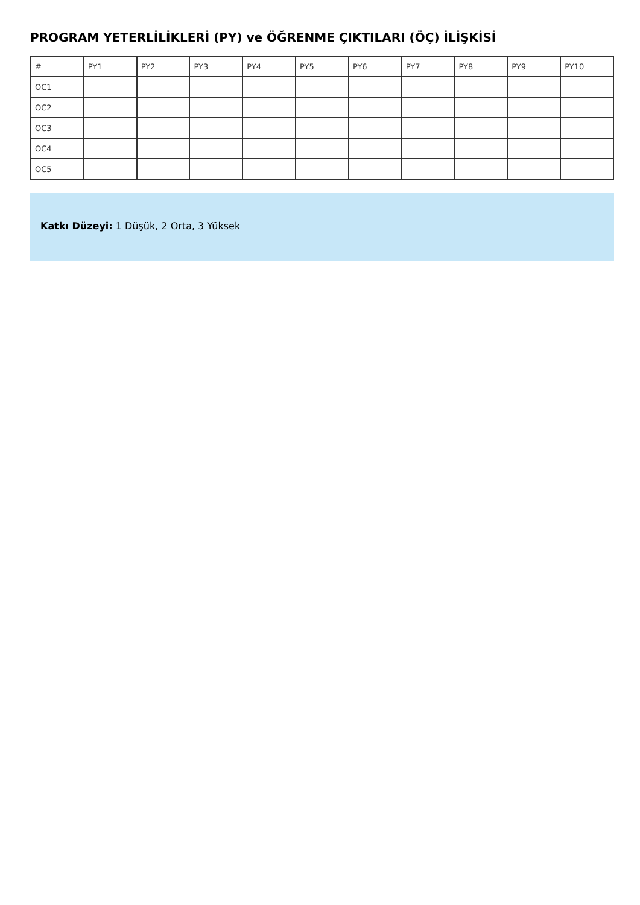PROGRAM YETERLİLİKLERİ (PY) ve ÖĞRENME ÇIKTILARI (ÖÇ) İLİŞKİSİ
| # | PY1 | PY2 | PY3 | PY4 | PY5 | PY6 | PY7 | PY8 | PY9 | PY10 |
| --- | --- | --- | --- | --- | --- | --- | --- | --- | --- | --- |
| OC1 | | | | | | | | | | |
| OC2 | | | | | | | | | | |
| OC3 | | | | | | | | | | |
| OC4 | | | | | | | | | | |
| OC5 | | | | | | | | | | |
Katkı Düzeyi: 1 Düşük, 2 Orta, 3 Yüksek